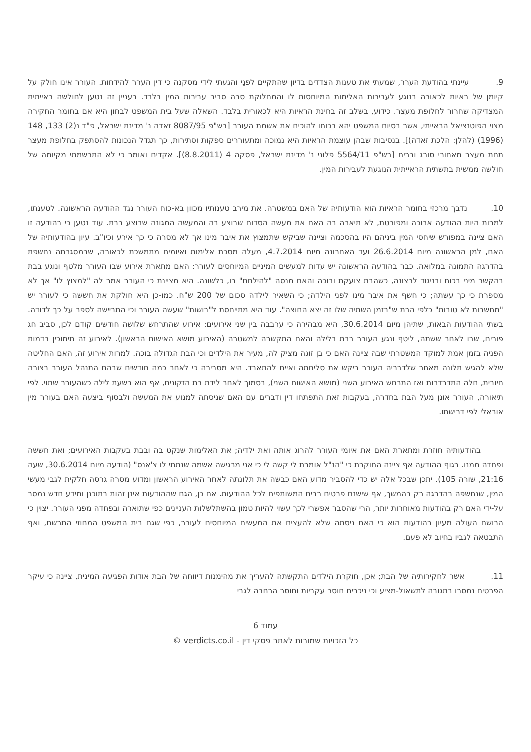9. עיינתי בהודעת הערר, שמעתי את טענות הצדדים בדיון שהתקיים לפנַי והגעתי לידי מסקנה כי דין הערר להידחות. העורר אינו חולק על קיומן של ראיות לכאורה בנוגע לעבירות האלימות המיוחסות לו והמחלוקת סבה סביב עבירות המין בלבד. בעניין זה נטען לחולשה ראייתית המצדיקה שחרור לחלופת מעצר. כידוע, בשלב זה בחינת הראיות היא לכאורית בלבד. השאלה שעל בית המשפט לבחון היא אם בחומר החקירה מצוי הפוטנציאל הראייתי, אשר בסיום המשפט יהא בכוחו להוכיח את אשמת העורר [בש"פ 8087/95 זאדה נ' מדינת ישראל, פ"ד נ(2) 133, 148 (1996) (להלן: הלכת זאדה)]. בנסיבות שבהן עוצמת הראיות היא נמוכה ומתעוררים ספקות וסתירות, כך תגדל הנכונות להסתפק בחלופת מעצר תחת מעצר מאחורי סורג ובריח [בש"פ 5564/11 פלוני נ' מדינת ישראל, פסקה 4 (8.8.2011)]. אקדים ואומר כי לא התרשמתי מקיומה של חולשה ממשית בתשתית הראייתית הנוגעת לעבירות המין.
10. נדבך מרכזי בחומר הראיות הוא הודעותיה של האם במשטרה. את מירב טענותיו מכוון בא-כוח העורר נגד ההודעה הראשונה. לטענתו, למרות היות ההודעה ארוכה ומפורטת, לא תיארה בה האם את מעשה הסדום שבוצע בה והמעשה המגונה שבוצע בבת. עוד נטען כי בהודעה זו האם ציינה במפורש שיחסי המין ביניהם היו בהסכמה וציינה שביקש שתמצוץ את איבר מינו אך לא מסרה כי כך אירע וכיו"ב. עיון בהודעותיה של האם, למן הראשונה מיום 26.6.2014 ועד האחרונה מיום 4.7.2014, מעלה מסכת אלימות ואיומים מתמשכת לכאורה, שבמסגרתה נחשפת בהדרגה התמונה במלואה. כבר בהודעה הראשונה יש עדות למעשים המיניים המיוחסים לעורר: האם מתארת אירוע שבו העורר מלטף ונוגע בבת בהקשר מיני בכוח ובניגוד לרצונה, כשהבת צועקת ובוכה והאם מנסה "להילחם" בו, כלשונה. היא מציינת כי העורר אמר לה "למצוץ לו" אך לא מספרת כי כך עשתה; כי חשף את איבר מינו לפני הילדה; כי השאיר לילדה סכום של 200 ש"ח. כמו-כן היא חולקת את חששה כי לעורר יש "מחשבות לא טובות" כלפי הבת ש"בזמן השתיה שלו זה יצא החוצה". עוד היא מתייחסת ל"בושות" שעשה העורר וכי התביישה לספר על כך לדודה. בשתי ההודעות הבאות, שתיהן מיום 30.6.2014, היא מבהירה כי ערבבה בין שני אירועים: אירוע שהתרחש שלושה חודשים קודם לכן, סביב חג פורים, שבו לאחר ששתה, ליטף ונגע העורר בבת בלילה והאם התקשרה למשטרה (האירוע מושא האישום הראשון). לאירוע זה תימוכין בדמות הפניה בזמן אמת למוקד המשטרתי שבה ציינה האם כי בן זוגה מציק לה, מעיר את הילדים וכי הבת הגדולה בוכה. למרות אירוע זה, האם החליטה שלא להגיש תלונה מאחר שלדבריה העורר ביקש את סליחתה ואיים להתאבד. היא מסבירה כי לאחר כמה חודשים שבהם התנהל העורר בצורה חיובית, חלה התדרדרות ואז התרחש האירוע השני (מושא האישום השני), בסמוך לאחר לידת בת הזקונים, אף הוא בשעת לילה כשהעורר שתוי. לפי תיאורה, העורר אונן מעל הבת בחדרה, בעקבות זאת התפתחו דין ודברים עם האם שניסתה למנוע את המעשה ולבסוף ביצעה האם בעורר מין אוראלי לפי דרישתו.
בהודעותיה חוזרת ומתארת האם את איומי העורר להרוג אותה ואת ילדיה; את האלימות שנקט בה ובבת בעקבות האירועים; ואת חששה ופחדה ממנו. בגוף ההודעה אף ציינה החוקרת כי "הנ"ל אומרת לי קשה לי כי אני מרגישה אשמה שנתתי לו צ'אנס" (הודעה מיום 30.6.2014, שעה 21:16, שורה 105). יתכן שבכל אלה יש כדי להסביר מדוע האם כבשה את תלונתה לאחר האירוע הראשון ומדוע מסרה גרסה חלקית לגבי מעשי המין, שנחשפה בהדרגה רק בהמשך, אף שישנם פרטים רבים המשותפים לכל ההודעות. אם כן, הגם שההודעות אינן זהות בתוכנן ומידע חדש נמסר על-ידי האם רק בהודעות מאוחרות יותר, הרי שהסבר אפשרי לכך עשוי להיות טמון בהשתלשלות העניינים כפי שתוארה ובפחדה מפני העורר. יצוין כי הרושם העולה מעיון בהודעות הוא כי האם ניסתה שלא להעצים את המעשים המיוחסים לעורר, כפי שגם בית המשפט המחוזי התרשם, ואף התבטאה לגביו בחיוב לא פעם.
11. אשר לחקירותיה של הבת; אכן, חוקרת הילדים התקשתה להעריך את מהימנות דיווחה של הבת אודות הפגיעה המינית, ציינה כי עיקר הפרטים נמסרו בתגובה לתשאול-מציע וכי ניכרים חוסר עקביות וחוסר הרחבה לגבי
עמוד 6
כל הזכויות שמורות לאתר פסקי דין - verdicts.co.il ©